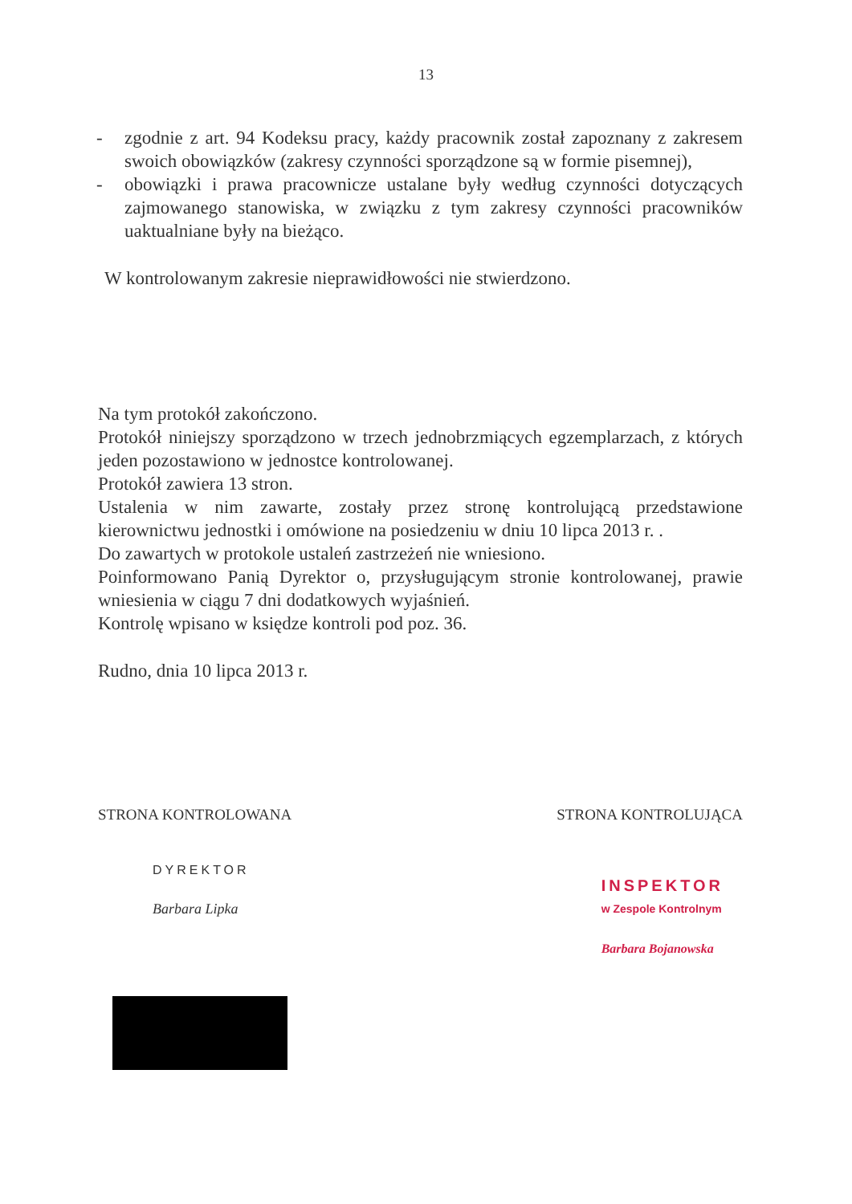13
- zgodnie z art. 94 Kodeksu pracy, każdy pracownik został zapoznany z zakresem swoich obowiązków (zakresy czynności sporządzone są w formie pisemnej),
- obowiązki i prawa pracownicze ustalane były według czynności dotyczących zajmowanego stanowiska, w związku z tym zakresy czynności pracowników uaktualniane były na bieżąco.
W kontrolowanym zakresie nieprawidłowości nie stwierdzono.
Na tym protokół zakończono.
Protokół niniejszy sporządzono w trzech jednobrzmiących egzemplarzach, z których jeden pozostawiono w jednostce kontrolowanej.
Protokół zawiera 13 stron.
Ustalenia w nim zawarte, zostały przez stronę kontrolującą przedstawione kierownictwu jednostki i omówione na posiedzeniu w dniu 10 lipca 2013 r. .
Do zawartych w protokole ustaleń zastrzeżeń nie wniesiono.
Poinformowano Panią Dyrektor o, przysługującym stronie kontrolowanej, prawie wniesienia w ciągu 7 dni dodatkowych wyjaśnień.
Kontrolę wpisano w księdze kontroli pod poz. 36.
Rudno, dnia 10 lipca 2013 r.
STRONA KONTROLOWANA STRONA KONTROLUJĄCA
DYREKTOR
Barbara Lipka
INSPEKTOR
w Zespole Kontrolnym
Barbara Bojanowska